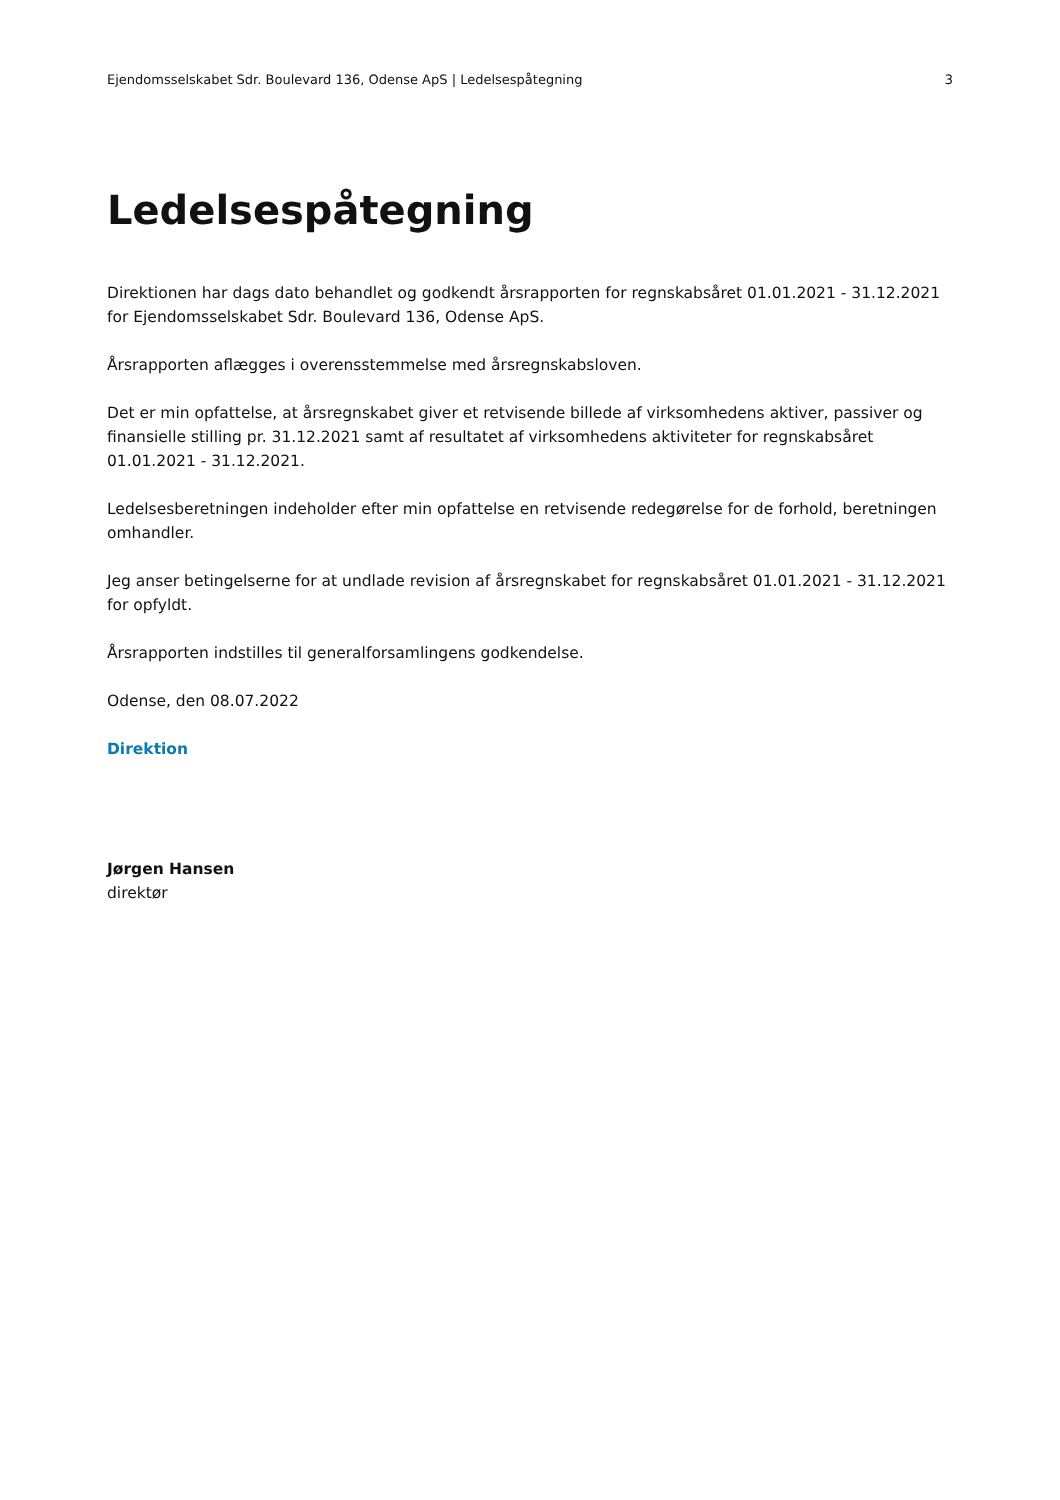Ejendomsselskabet Sdr. Boulevard 136, Odense ApS | Ledelsespåtegning 3
Ledelsespåtegning
Direktionen har dags dato behandlet og godkendt årsrapporten for regnskabsåret 01.01.2021 - 31.12.2021 for Ejendomsselskabet Sdr. Boulevard 136, Odense ApS.
Årsrapporten aflægges i overensstemmelse med årsregnskabsloven.
Det er min opfattelse, at årsregnskabet giver et retvisende billede af virksomhedens aktiver, passiver og finansielle stilling pr. 31.12.2021 samt af resultatet af virksomhedens aktiviteter for regnskabsåret 01.01.2021 - 31.12.2021.
Ledelsesberetningen indeholder efter min opfattelse en retvisende redegørelse for de forhold, beretningen omhandler.
Jeg anser betingelserne for at undlade revision af årsregnskabet for regnskabsåret 01.01.2021 - 31.12.2021 for opfyldt.
Årsrapporten indstilles til generalforsamlingens godkendelse.
Odense, den 08.07.2022
Direktion
Jørgen Hansen
direktør